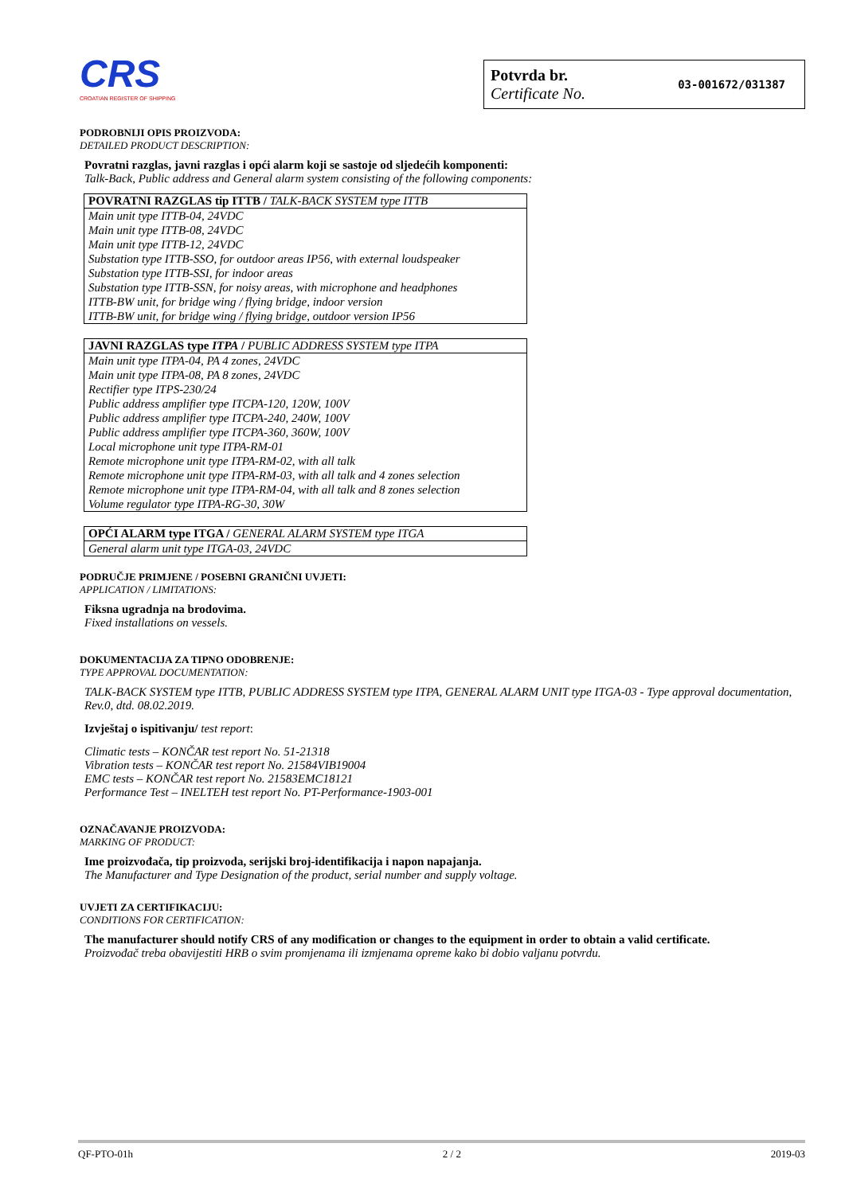CRS
CROATIAN REGISTER OF SHIPPING
Potvrda br.
Certificate No.
03-001672/031387
PODROBNIJI OPIS PROIZVODA:
DETAILED PRODUCT DESCRIPTION:
Povratni razglas, javni razglas i opći alarm koji se sastoje od sljedećih komponenti:
Talk-Back, Public address and General alarm system consisting of the following components:
| POVRATNI RAZGLAS tip ITTB / TALK-BACK SYSTEM type ITTB |
| --- |
| Main unit type ITTB-04, 24VDC |
| Main unit type ITTB-08, 24VDC |
| Main unit type ITTB-12, 24VDC |
| Substation type ITTB-SSO, for outdoor areas IP56, with external loudspeaker |
| Substation type ITTB-SSI, for indoor areas |
| Substation type ITTB-SSN, for noisy areas, with microphone and headphones |
| ITTB-BW unit, for bridge wing / flying bridge, indoor version |
| ITTB-BW unit, for bridge wing / flying bridge, outdoor version IP56 |
| JAVNI RAZGLAS type ITPA / PUBLIC ADDRESS SYSTEM type ITPA |
| --- |
| Main unit type ITPA-04, PA 4 zones, 24VDC |
| Main unit type ITPA-08, PA 8 zones, 24VDC |
| Rectifier type ITPS-230/24 |
| Public address amplifier type ITCPA-120, 120W, 100V |
| Public address amplifier type ITCPA-240, 240W, 100V |
| Public address amplifier type ITCPA-360, 360W, 100V |
| Local microphone unit type ITPA-RM-01 |
| Remote microphone unit type ITPA-RM-02, with all talk |
| Remote microphone unit type ITPA-RM-03, with all talk and 4 zones selection |
| Remote microphone unit type ITPA-RM-04, with all talk and 8 zones selection |
| Volume regulator type ITPA-RG-30, 30W |
| OPĆI ALARM type ITGA / GENERAL ALARM SYSTEM type ITGA |
| --- |
| General alarm unit type ITGA-03, 24VDC |
PODRUČJE PRIMJENE / POSEBNI GRANIČNI UVJETI:
APPLICATION / LIMITATIONS:
Fiksna ugradnja na brodovima.
Fixed installations on vessels.
DOKUMENTACIJA ZA TIPNO ODOBRENJE:
TYPE APPROVAL DOCUMENTATION:
TALK-BACK SYSTEM type ITTB, PUBLIC ADDRESS SYSTEM type ITPA, GENERAL ALARM UNIT type ITGA-03 - Type approval documentation, Rev.0, dtd. 08.02.2019.
Izvještaj o ispitivanju/ test report:
Climatic tests – KONČAR test report No. 51-21318
Vibration tests – KONČAR test report No. 21584VIB19004
EMC tests – KONČAR test report No. 21583EMC18121
Performance Test – INELTEH test report No. PT-Performance-1903-001
OZNAČAVANJE PROIZVODA:
MARKING OF PRODUCT:
Ime proizvođača, tip proizvoda, serijski broj-identifikacija i napon napajanja.
The Manufacturer and Type Designation of the product, serial number and supply voltage.
UVJETI ZA CERTIFIKACIJU:
CONDITIONS FOR CERTIFICATION:
The manufacturer should notify CRS of any modification or changes to the equipment in order to obtain a valid certificate.
Proizvođač treba obavijestiti HRB o svim promjenama ili izmjenama opreme kako bi dobio valjanu potvrdu.
QF-PTO-01h 2 / 2 2019-03